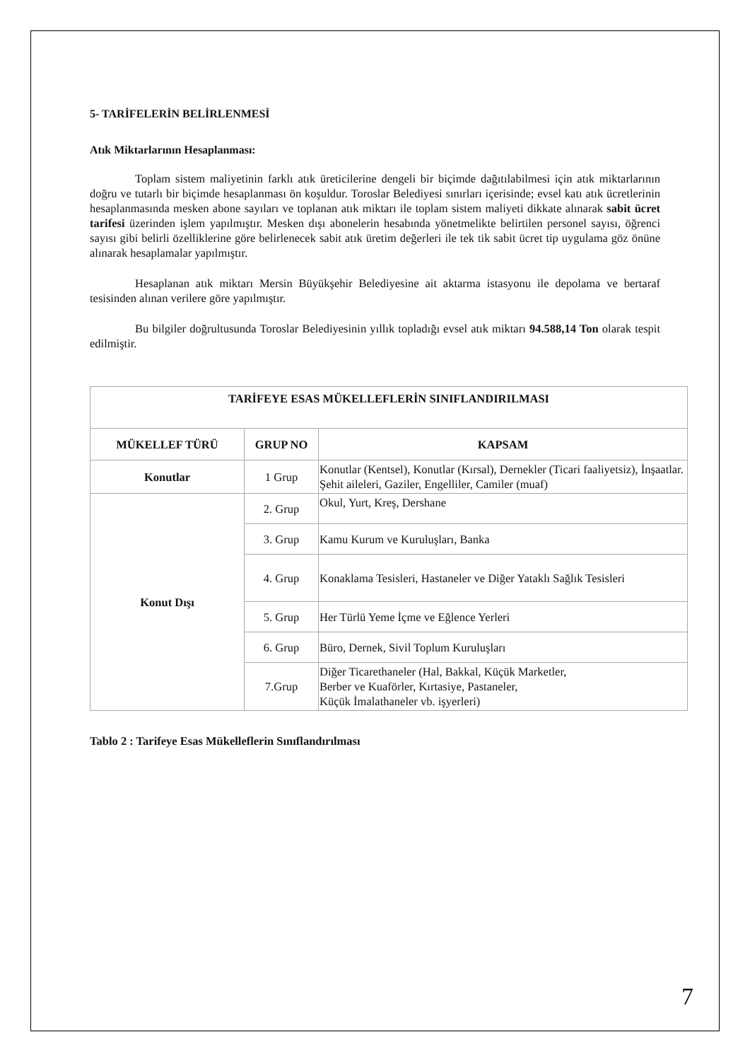5- TARİFELERİN BELİRLENMESİ
Atık Miktarlarının Hesaplanması:
Toplam sistem maliyetinin farklı atık üreticilerine dengeli bir biçimde dağıtılabilmesi için atık miktarlarının doğru ve tutarlı bir biçimde hesaplanması ön koşuldur. Toroslar Belediyesi sınırları içerisinde; evsel katı atık ücretlerinin hesaplanmasında mesken abone sayıları ve toplanan atık miktarı ile toplam sistem maliyeti dikkate alınarak sabit ücret tarifesi üzerinden işlem yapılmıştır. Mesken dışı abonelerin hesabında yönetmelikte belirtilen personel sayısı, öğrenci sayısı gibi belirli özelliklerine göre belirlenecek sabit atık üretim değerleri ile tek tik sabit ücret tip uygulama göz önüne alınarak hesaplamalar yapılmıştır.
Hesaplanan atık miktarı Mersin Büyükşehir Belediyesine ait aktarma istasyonu ile depolama ve bertaraf tesisinden alınan verilere göre yapılmıştır.
Bu bilgiler doğrultusunda Toroslar Belediyesinin yıllık topladığı evsel atık miktarı 94.588,14 Ton olarak tespit edilmiştir.
| TARİFEYE ESAS MÜKELLEFLERİN SINIFLANDIRILMASI | | |
| --- | --- | --- |
| MÜKELLEF TÜRÜ | GRUP NO | KAPSAM |
| Konutlar | 1 Grup | Konutlar (Kentsel), Konutlar (Kırsal), Dernekler (Ticari faaliyetsiz), İnşaatlar. Şehit aileleri, Gaziler, Engelliler, Camiler (muaf) |
| Konut Dışı | 2. Grup | Okul, Yurt, Kreş, Dershane |
| | 3. Grup | Kamu Kurum ve Kuruluşları, Banka |
| | 4. Grup | Konaklama Tesisleri, Hastaneler ve Diğer Yataklı Sağlık Tesisleri |
| | 5. Grup | Her Türlü Yeme İçme ve Eğlence Yerleri |
| | 6. Grup | Büro, Dernek, Sivil Toplum Kuruluşları |
| | 7.Grup | Diğer Ticarethaneler (Hal, Bakkal, Küçük Marketler, Berber ve Kuaförler, Kırtasiye, Pastaneler, Küçük İmalathaneler vb. işyerleri) |
Tablo 2 : Tarifeye Esas Mükelleflerin Sınıflandırılması
7